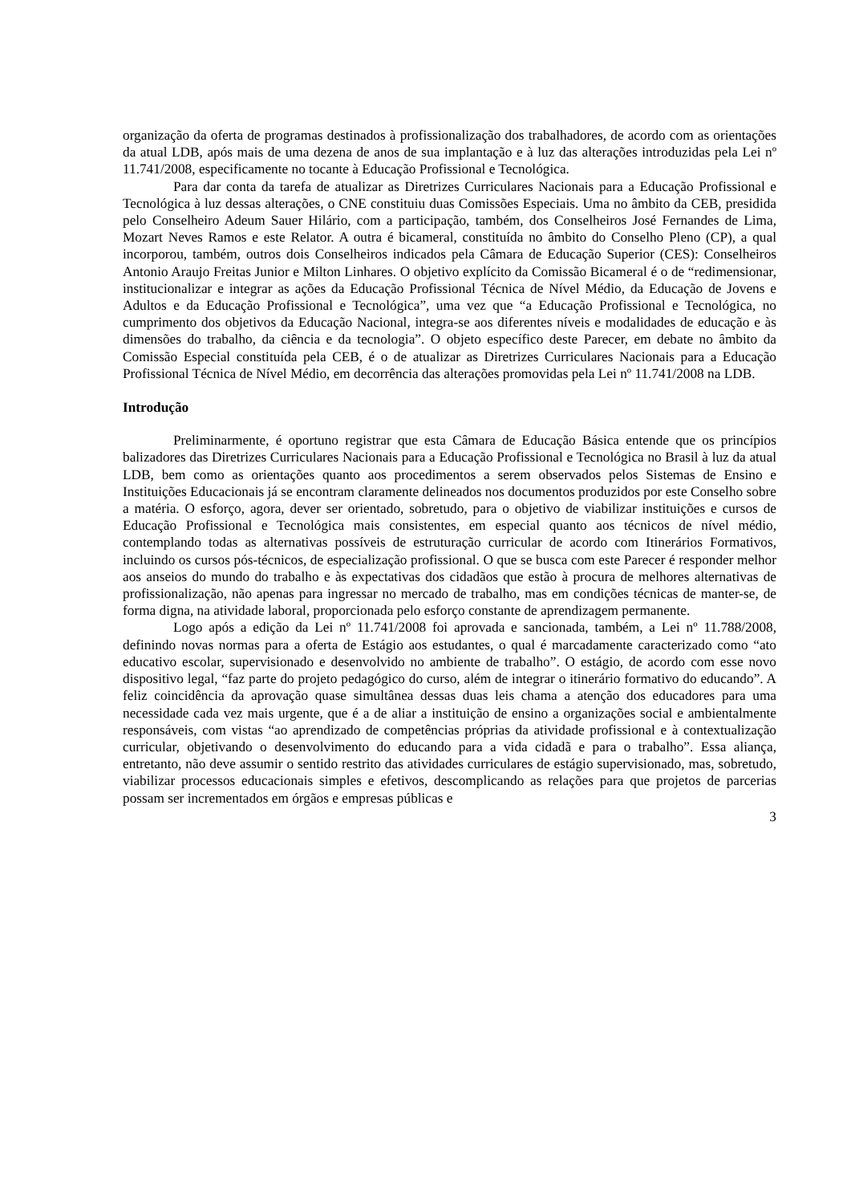organização da oferta de programas destinados à profissionalização dos trabalhadores, de acordo com as orientações da atual LDB, após mais de uma dezena de anos de sua implantação e à luz das alterações introduzidas pela Lei nº 11.741/2008, especificamente no tocante à Educação Profissional e Tecnológica.
Para dar conta da tarefa de atualizar as Diretrizes Curriculares Nacionais para a Educação Profissional e Tecnológica à luz dessas alterações, o CNE constituiu duas Comissões Especiais. Uma no âmbito da CEB, presidida pelo Conselheiro Adeum Sauer Hilário, com a participação, também, dos Conselheiros José Fernandes de Lima, Mozart Neves Ramos e este Relator. A outra é bicameral, constituída no âmbito do Conselho Pleno (CP), a qual incorporou, também, outros dois Conselheiros indicados pela Câmara de Educação Superior (CES): Conselheiros Antonio Araujo Freitas Junior e Milton Linhares. O objetivo explícito da Comissão Bicameral é o de “redimensionar, institucionalizar e integrar as ações da Educação Profissional Técnica de Nível Médio, da Educação de Jovens e Adultos e da Educação Profissional e Tecnológica”, uma vez que “a Educação Profissional e Tecnológica, no cumprimento dos objetivos da Educação Nacional, integra-se aos diferentes níveis e modalidades de educação e às dimensões do trabalho, da ciência e da tecnologia”. O objeto específico deste Parecer, em debate no âmbito da Comissão Especial constituída pela CEB, é o de atualizar as Diretrizes Curriculares Nacionais para a Educação Profissional Técnica de Nível Médio, em decorrência das alterações promovidas pela Lei nº 11.741/2008 na LDB.
Introdução
Preliminarmente, é oportuno registrar que esta Câmara de Educação Básica entende que os princípios balizadores das Diretrizes Curriculares Nacionais para a Educação Profissional e Tecnológica no Brasil à luz da atual LDB, bem como as orientações quanto aos procedimentos a serem observados pelos Sistemas de Ensino e Instituições Educacionais já se encontram claramente delineados nos documentos produzidos por este Conselho sobre a matéria. O esforço, agora, dever ser orientado, sobretudo, para o objetivo de viabilizar instituições e cursos de Educação Profissional e Tecnológica mais consistentes, em especial quanto aos técnicos de nível médio, contemplando todas as alternativas possíveis de estruturação curricular de acordo com Itinerários Formativos, incluindo os cursos pós-técnicos, de especialização profissional. O que se busca com este Parecer é responder melhor aos anseios do mundo do trabalho e às expectativas dos cidadãos que estão à procura de melhores alternativas de profissionalização, não apenas para ingressar no mercado de trabalho, mas em condições técnicas de manter-se, de forma digna, na atividade laboral, proporcionada pelo esforço constante de aprendizagem permanente.
Logo após a edição da Lei nº 11.741/2008 foi aprovada e sancionada, também, a Lei nº 11.788/2008, definindo novas normas para a oferta de Estágio aos estudantes, o qual é marcadamente caracterizado como “ato educativo escolar, supervisionado e desenvolvido no ambiente de trabalho”. O estágio, de acordo com esse novo dispositivo legal, “faz parte do projeto pedagógico do curso, além de integrar o itinerário formativo do educando”. A feliz coincidência da aprovação quase simultânea dessas duas leis chama a atenção dos educadores para uma necessidade cada vez mais urgente, que é a de aliar a instituição de ensino a organizações social e ambientalmente responsáveis, com vistas “ao aprendizado de competências próprias da atividade profissional e à contextualização curricular, objetivando o desenvolvimento do educando para a vida cidadã e para o trabalho”. Essa aliança, entretanto, não deve assumir o sentido restrito das atividades curriculares de estágio supervisionado, mas, sobretudo, viabilizar processos educacionais simples e efetivos, descomplicando as relações para que projetos de parcerias possam ser incrementados em órgãos e empresas públicas e
3